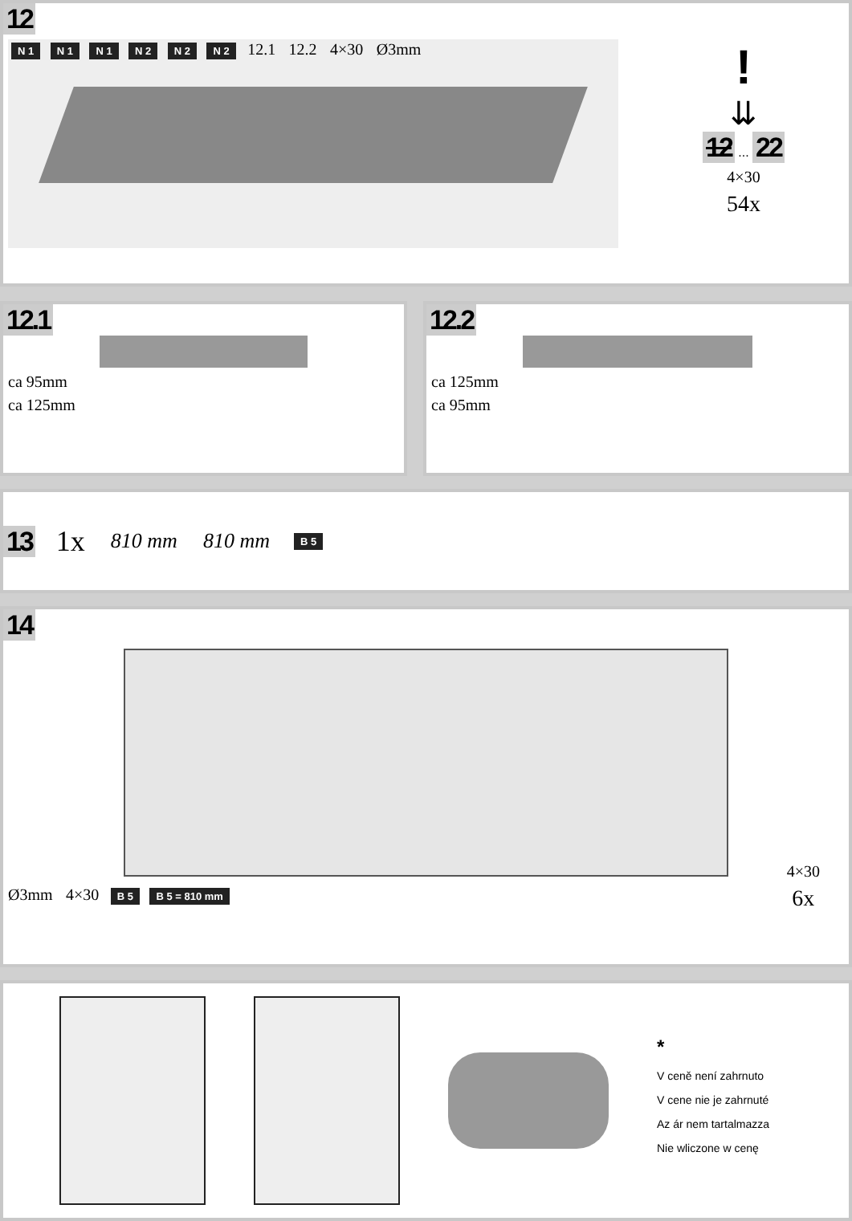12
N 1 N 1 N 1 N 2 N 2 N 2 12.1 12.2 4×30 Ø3mm
!
⇊
12 ... 22
4×30
54x
12.1
ca 95mm
ca 125mm
12.2
ca 125mm
ca 95mm
13
1x 810 mm 810 mm B 5
14
Ø3mm 4×30 B 5 B 5 = 810 mm
4×30
6x
*
V ceně není zahrnuto
V cene nie je zahrnuté
Az ár nem tartalmazza
Nie wliczone w cenę